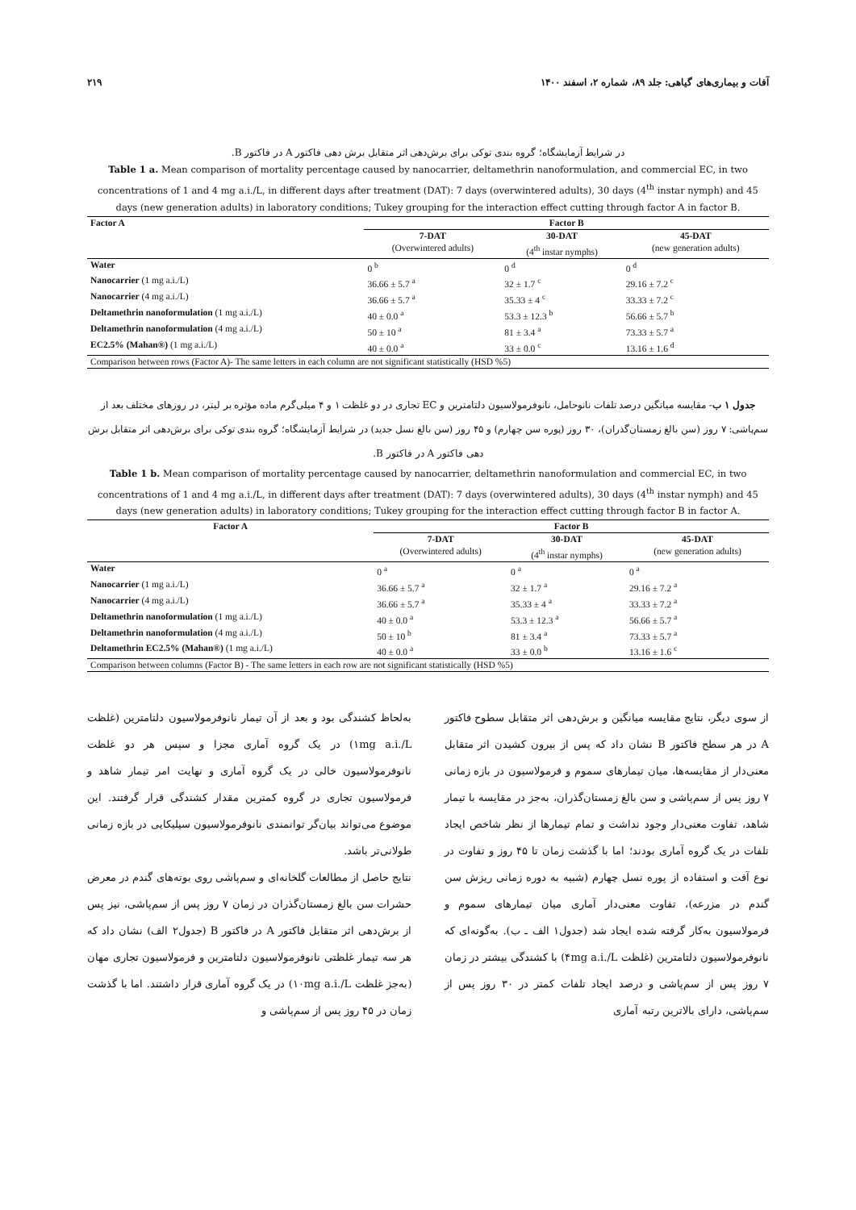آفات و بیماری‌های گیاهی: جلد ۸۹، شماره ۲، اسفند ۱۴۰۰ ۲۱۹
در شرایط آزمایشگاه؛ گروه بندی توکی برای برش‌دهی اثر متقابل برش دهی فاکتور A در فاکتور B.
Table 1 a. Mean comparison of mortality percentage caused by nanocarrier, deltamethrin nanoformulation, and commercial EC, in two concentrations of 1 and 4 mg a.i./L, in different days after treatment (DAT): 7 days (overwintered adults), 30 days (4<sup>th</sup> instar nymph) and 45 days (new generation adults) in laboratory conditions; Tukey grouping for the interaction effect cutting through factor A in factor B.
| Factor A | Factor B | | |
| --- | --- | --- | --- |
| | 7-DAT | 30-DAT | 45-DAT |
| | (Overwintered adults) | (4<sup>th</sup> instar nymphs) | (new generation adults) |
| Water | 0 <sup>b</sup> | 0 <sup>d</sup> | 0 <sup>d</sup> |
| Nanocarrier (1 mg a.i./L) | 36.66 ± 5.7 <sup>a</sup> | 32 ± 1.7 <sup>c</sup> | 29.16 ± 7.2 <sup>c</sup> |
| Nanocarrier (4 mg a.i./L) | 36.66 ± 5.7 <sup>a</sup> | 35.33 ± 4 <sup>c</sup> | 33.33 ± 7.2 <sup>c</sup> |
| Deltamethrin nanoformulation (1 mg a.i./L) | 40 ± 0.0 <sup>a</sup> | 53.3 ± 12.3 <sup>b</sup> | 56.66 ± 5.7 <sup>b</sup> |
| Deltamethrin nanoformulation (4 mg a.i./L) | 50 ± 10 <sup>a</sup> | 81 ± 3.4 <sup>a</sup> | 73.33 ± 5.7 <sup>a</sup> |
| EC2.5% (Mahan®) (1 mg a.i./L) | 40 ± 0.0 <sup>a</sup> | 33 ± 0.0 <sup>c</sup> | 13.16 ± 1.6 <sup>d</sup> |
| Comparison between rows (Factor A)- The same letters in each column are not significant statistically (HSD %5) | | | |
جدول ۱ ب- مقایسه میانگین درصد تلفات نانوحامل، نانوفرمولاسیون دلتامترین و EC تجاری در دو غلظت ۱ و ۴ میلی‌گرم ماده مؤثره بر لیتر، در روزهای مختلف بعد از سم‌پاشی: ۷ روز (سن بالغ زمستان‌گذران)، ۳۰ روز (پوره سن چهارم) و ۴۵ روز (سن بالغ نسل جدید) در شرایط آزمایشگاه؛ گروه بندی توکی برای برش‌دهی اثر متقابل برش دهی فاکتور A در فاکتور B.
Table 1 b. Mean comparison of mortality percentage caused by nanocarrier, deltamethrin nanoformulation and commercial EC, in two concentrations of 1 and 4 mg a.i./L, in different days after treatment (DAT): 7 days (overwintered adults), 30 days (4<sup>th</sup> instar nymph) and 45 days (new generation adults) in laboratory conditions; Tukey grouping for the interaction effect cutting through factor B in factor A.
| Factor A | Factor B | | |
| --- | --- | --- | --- |
| | 7-DAT | 30-DAT | 45-DAT |
| | (Overwintered adults) | (4<sup>th</sup> instar nymphs) | (new generation adults) |
| Water | 0 <sup>a</sup> | 0 <sup>a</sup> | 0 <sup>a</sup> |
| Nanocarrier (1 mg a.i./L) | 36.66 ± 5.7 <sup>a</sup> | 32 ± 1.7 <sup>a</sup> | 29.16 ± 7.2 <sup>a</sup> |
| Nanocarrier (4 mg a.i./L) | 36.66 ± 5.7 <sup>a</sup> | 35.33 ± 4 <sup>a</sup> | 33.33 ± 7.2 <sup>a</sup> |
| Deltamethrin nanoformulation (1 mg a.i./L) | 40 ± 0.0 <sup>a</sup> | 53.3 ± 12.3 <sup>a</sup> | 56.66 ± 5.7 <sup>a</sup> |
| Deltamethrin nanoformulation (4 mg a.i./L) | 50 ± 10 <sup>b</sup> | 81 ± 3.4 <sup>a</sup> | 73.33 ± 5.7 <sup>a</sup> |
| Deltamethrin EC2.5% (Mahan®) (1 mg a.i./L) | 40 ± 0.0 <sup>a</sup> | 33 ± 0.0 <sup>b</sup> | 13.16 ± 1.6 <sup>c</sup> |
| Comparison between columns (Factor B) - The same letters in each row are not significant statistically (HSD %5) | | | |
از سوی دیگر، نتایج مقایسه میانگین و برش‌دهی اثر متقابل سطوح فاکتور A در هر سطح فاکتور B نشان داد که پس از بیرون کشیدن اثر متقابل معنی‌دار از مقایسه‌ها، میان تیمارهای سموم و فرمولاسیون در بازه زمانی ۷ روز پس از سم‌پاشی و سن بالغ زمستان‌گذران، به‌جز در مقایسه با تیمار شاهد، تفاوت معنی‌دار وجود نداشت و تمام تیمارها از نظر شاخص ایجاد تلفات در یک گروه آماری بودند؛ اما با گذشت زمان تا ۴۵ روز و تفاوت در نوع آفت و استفاده از پوره نسل چهارم (شبیه به دوره زمانی ریزش سن گندم در مزرعه)، تفاوت معنی‌دار آماری میان تیمارهای سموم و فرمولاسیون به‌کار گرفته شده ایجاد شد (جدول۱ الف ـ ب). به‌گونه‌ای که نانوفرمولاسیون دلتامترین (غلظت ۴mg a.i./L) با کشندگی بیشتر در زمان ۷ روز پس از سم‌پاشی و درصد ایجاد تلفات کمتر در ۳۰ روز پس از سم‌پاشی، دارای بالاترین رتبه آماری
به‌لحاظ کشندگی بود و بعد از آن تیمار نانوفرمولاسیون دلتامترین (غلظت ۱mg a.i./L) در یک گروه آماری مجزا و سپس هر دو غلظت نانوفرمولاسیون خالی در یک گروه آماری و نهایت امر تیمار شاهد و فرمولاسیون تجاری در گروه کمترین مقدار کشندگی قرار گرفتند. این موضوع می‌تواند بیان‌گر توانمندی نانوفرمولاسیون سیلیکایی در بازه زمانی طولانی‌تر باشد.
نتایج حاصل از مطالعات گلخانه‌ای و سم‌پاشی روی بوته‌های گندم در معرض حشرات سن بالغ زمستان‌گذران در زمان ۷ روز پس از سم‌پاشی، نیز پس از برش‌دهی اثر متقابل فاکتور A در فاکتور B (جدول۲ الف) نشان داد که هر سه تیمار غلظتی نانوفرمولاسیون دلتامترین و فرمولاسیون تجاری مهان (به‌جز غلظت ۱۰mg a.i./L) در یک گروه آماری قرار داشتند. اما با گذشت زمان در ۴۵ روز پس از سم‌پاشی و